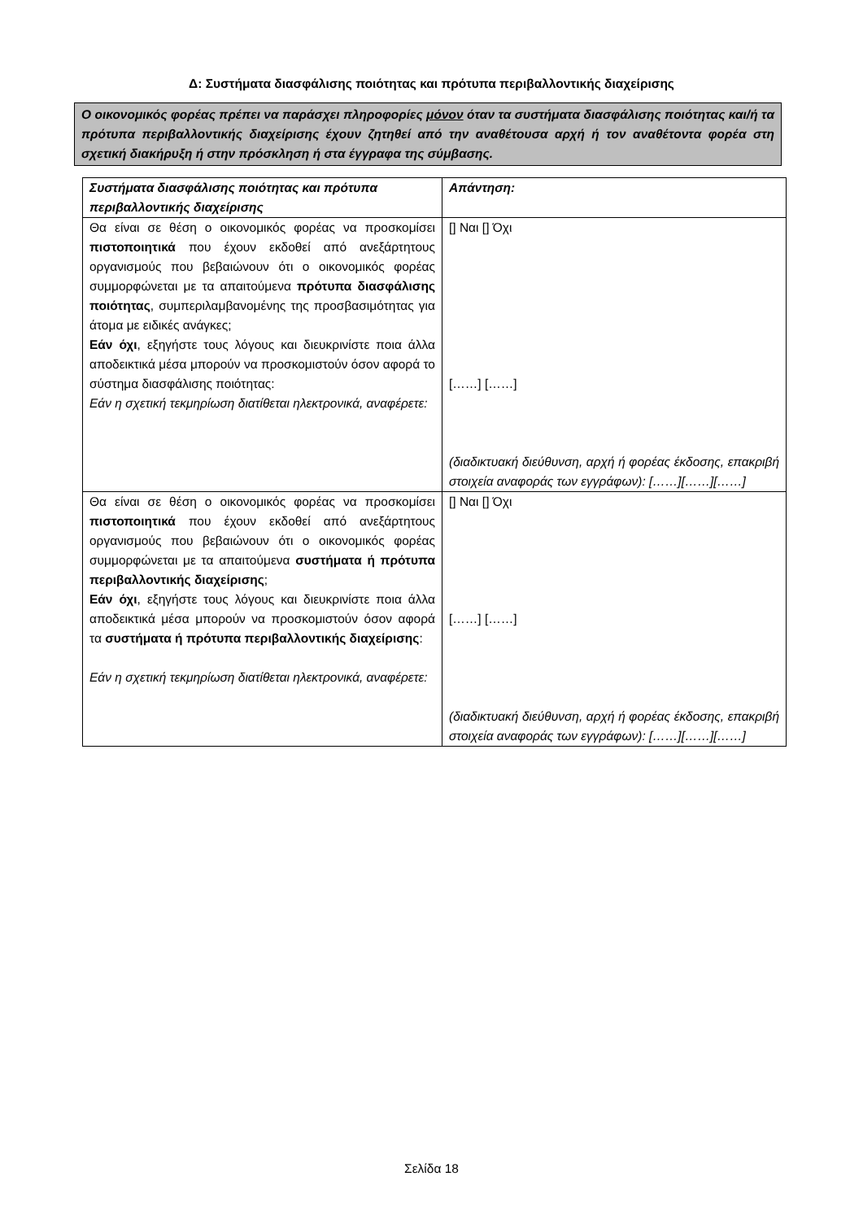Δ: Συστήματα διασφάλισης ποιότητας και πρότυπα περιβαλλοντικής διαχείρισης
Ο οικονομικός φορέας πρέπει να παράσχει πληροφορίες μόνον όταν τα συστήματα διασφάλισης ποιότητας και/ή τα πρότυπα περιβαλλοντικής διαχείρισης έχουν ζητηθεί από την αναθέτουσα αρχή ή τον αναθέτοντα φορέα στη σχετική διακήρυξη ή στην πρόσκληση ή στα έγγραφα της σύμβασης.
| Συστήματα διασφάλισης ποιότητας και πρότυπα περιβαλλοντικής διαχείρισης | Απάντηση: |
| --- | --- |
| Θα είναι σε θέση ο οικονομικός φορέας να προσκομίσει πιστοποιητικά που έχουν εκδοθεί από ανεξάρτητους οργανισμούς που βεβαιώνουν ότι ο οικονομικός φορέας συμμορφώνεται με τα απαιτούμενα πρότυπα διασφάλισης ποιότητας , συμπεριλαμβανομένης της προσβασιμότητας για άτομα με ειδικές ανάγκες; Εάν όχι , εξηγήστε τους λόγους και διευκρινίστε ποια άλλα αποδεικτικά μέσα μπορούν να προσκομιστούν όσον αφορά το σύστημα διασφάλισης ποιότητας: Εάν η σχετική τεκμηρίωση διατίθεται ηλεκτρονικά, αναφέρετε: | [] Ναι [] Όχι [……] [……] (διαδικτυακή διεύθυνση, αρχή ή φορέας έκδοσης, επακριβή στοιχεία αναφοράς των εγγράφων): [……][……][……] |
| Θα είναι σε θέση ο οικονομικός φορέας να προσκομίσει πιστοποιητικά που έχουν εκδοθεί από ανεξάρτητους οργανισμούς που βεβαιώνουν ότι ο οικονομικός φορέας συμμορφώνεται με τα απαιτούμενα συστήματα ή πρότυπα περιβαλλοντικής διαχείρισης ; Εάν όχι , εξηγήστε τους λόγους και διευκρινίστε ποια άλλα αποδεικτικά μέσα μπορούν να προσκομιστούν όσον αφορά τα συστήματα ή πρότυπα περιβαλλοντικής διαχείρισης : Εάν η σχετική τεκμηρίωση διατίθεται ηλεκτρονικά, αναφέρετε: | [] Ναι [] Όχι [……] [……] (διαδικτυακή διεύθυνση, αρχή ή φορέας έκδοσης, επακριβή στοιχεία αναφοράς των εγγράφων): [……][……][……] |
Σελίδα 18